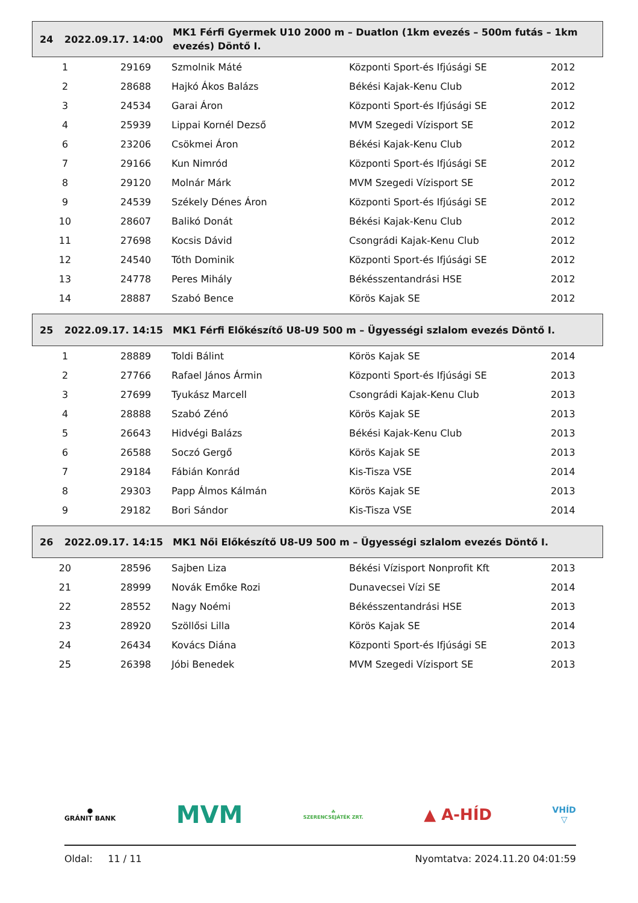24 2022.09.17. 14:00
MK1 Férfi Gyermek U10 2000 m – Duatlon (1km evezés – 500m futás – 1km evezés) Döntő I.
| 1 | 29169 | Szmolnik Máté | Központi Sport-és Ifjúsági SE | 2012 |
| 2 | 28688 | Hajkó Ákos Balázs | Békési Kajak-Kenu Club | 2012 |
| 3 | 24534 | Garai Áron | Központi Sport-és Ifjúsági SE | 2012 |
| 4 | 25939 | Lippai Kornél Dezső | MVM Szegedi Vízisport SE | 2012 |
| 6 | 23206 | Csökmei Áron | Békési Kajak-Kenu Club | 2012 |
| 7 | 29166 | Kun Nimród | Központi Sport-és Ifjúsági SE | 2012 |
| 8 | 29120 | Molnár Márk | MVM Szegedi Vízisport SE | 2012 |
| 9 | 24539 | Székely Dénes Áron | Központi Sport-és Ifjúsági SE | 2012 |
| 10 | 28607 | Balikó Donát | Békési Kajak-Kenu Club | 2012 |
| 11 | 27698 | Kocsis Dávid | Csongrádi Kajak-Kenu Club | 2012 |
| 12 | 24540 | Tóth Dominik | Központi Sport-és Ifjúsági SE | 2012 |
| 13 | 24778 | Peres Mihály | Békésszentandrási HSE | 2012 |
| 14 | 28887 | Szabó Bence | Körös Kajak SE | 2012 |
25 2022.09.17. 14:15
MK1 Férfi Előkészítő U8-U9 500 m – Ügyességi szlalom evezés Döntő I.
| 1 | 28889 | Toldi Bálint | Körös Kajak SE | 2014 |
| 2 | 27766 | Rafael János Ármin | Központi Sport-és Ifjúsági SE | 2013 |
| 3 | 27699 | Tyukász Marcell | Csongrádi Kajak-Kenu Club | 2013 |
| 4 | 28888 | Szabó Zénó | Körös Kajak SE | 2013 |
| 5 | 26643 | Hidvégi Balázs | Békési Kajak-Kenu Club | 2013 |
| 6 | 26588 | Soczó Gergő | Körös Kajak SE | 2013 |
| 7 | 29184 | Fábián Konrád | Kis-Tisza VSE | 2014 |
| 8 | 29303 | Papp Álmos Kálmán | Körös Kajak SE | 2013 |
| 9 | 29182 | Bori Sándor | Kis-Tisza VSE | 2014 |
26 2022.09.17. 14:15
MK1 Női Előkészítő U8-U9 500 m – Ügyességi szlalom evezés Döntő I.
| 20 | 28596 | Sajben Liza | Békési Vízisport Nonprofit Kft | 2013 |
| 21 | 28999 | Novák Emőke Rozi | Dunavecsei Vízi SE | 2014 |
| 22 | 28552 | Nagy Noémi | Békésszentandrási HSE | 2013 |
| 23 | 28920 | Szöllősi Lilla | Körös Kajak SE | 2014 |
| 24 | 26434 | Kovács Diána | Központi Sport-és Ifjúsági SE | 2013 |
| 25 | 26398 | Jóbi Benedek | MVM Szegedi Vízisport SE | 2013 |
●
GRÁNIT BANK
MVM
☘
SZERENCSEJÁTÉK ZRT.
▲ A-HÍD
VHÍD
▽
Oldal: 11 / 11 Nyomtatva: 2024.11.20 04:01:59